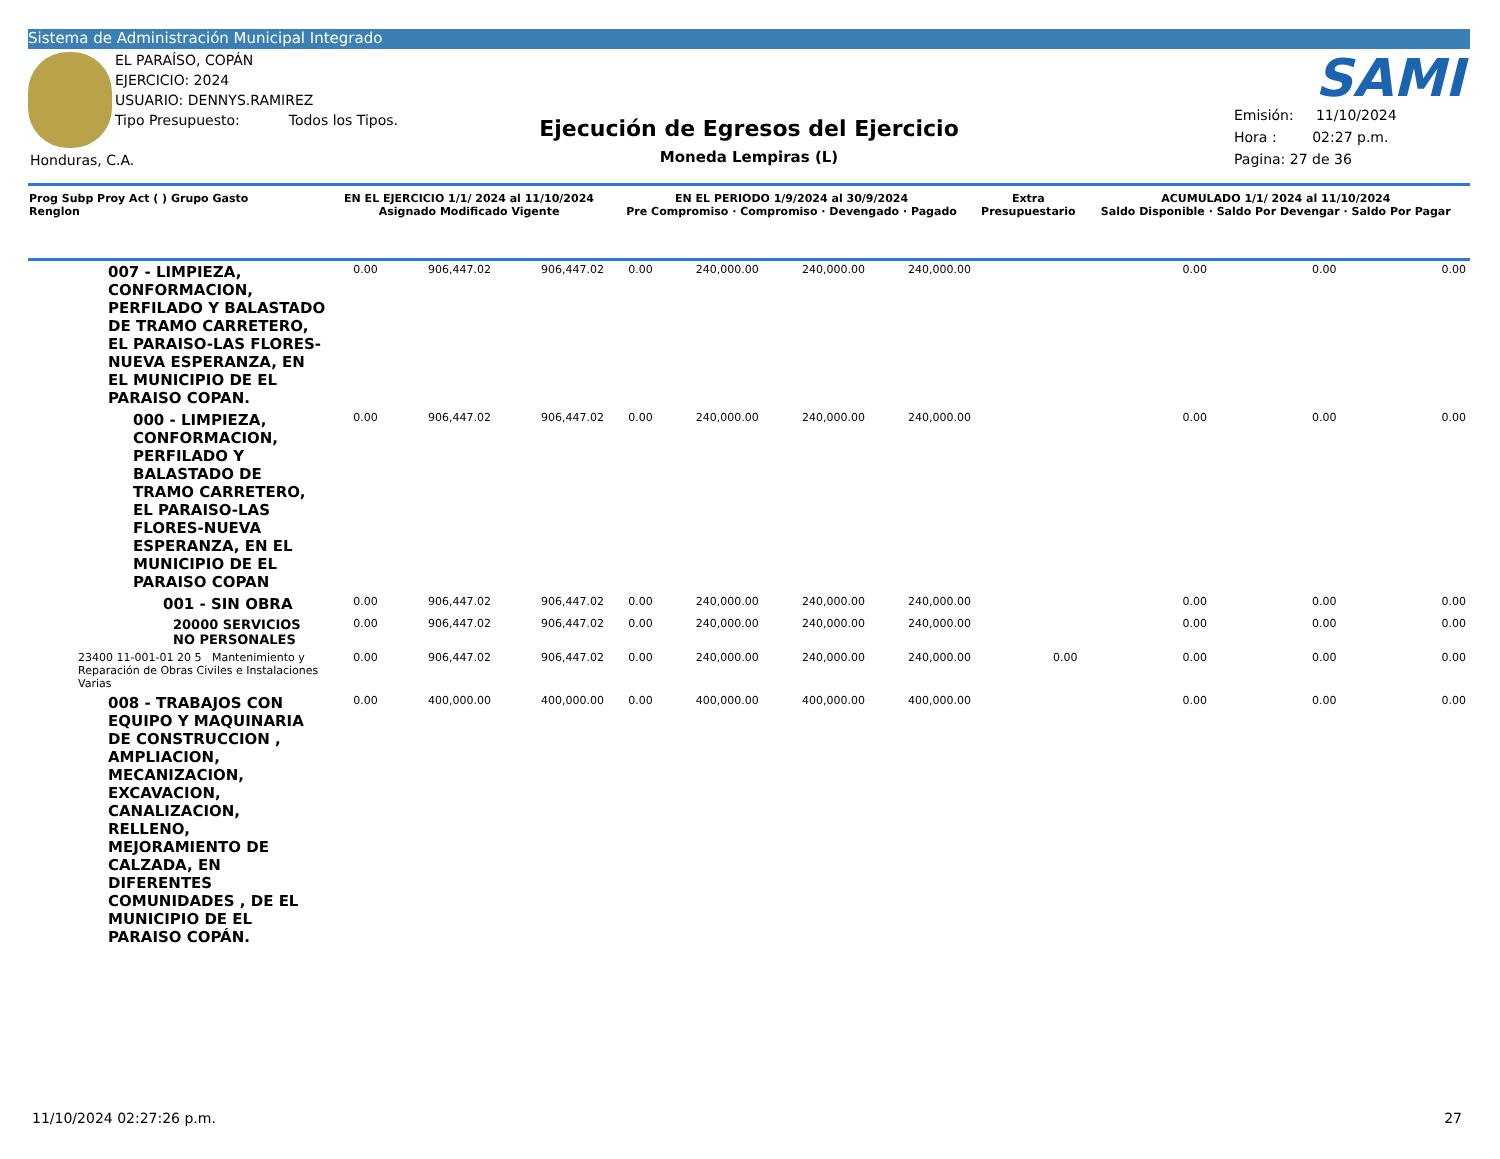Sistema de Administración Municipal Integrado
EL PARAÍSO, COPÁN
EJERCICIO: 2024
USUARIO: DENNYS.RAMIREZ
Tipo Presupuesto: Todos los Tipos.
Honduras, C.A.
Ejecución de Egresos del Ejercicio
Moneda Lempiras (L)
SAMI
Emisión: 11/10/2024
Hora : 02:27 p.m.
Pagina: 27 de 36
| Prog Subp Proy Act ( ) Grupo Gasto Renglon | EN EL EJERCICIO 1/1/ 2024 al 11/10/2024 Asignado Modificado Vigente | | | EN EL PERIODO 1/9/2024 al 30/9/2024 Pre Compromiso · Compromiso · Devengado · Pagado | | | | Extra Presupuestario | ACUMULADO 1/1/ 2024 al 11/10/2024 Saldo Disponible · Saldo Por Devengar · Saldo Por Pagar | | |
| --- | --- | --- | --- | --- | --- | --- | --- | --- | --- | --- | --- |
| 007 - LIMPIEZA, CONFORMACION, PERFILADO Y BALASTADO DE TRAMO CARRETERO, EL PARAISO-LAS FLORES-NUEVA ESPERANZA, EN EL MUNICIPIO DE EL PARAISO COPAN. | 0.00 | 906,447.02 | 906,447.02 | 0.00 | 240,000.00 | 240,000.00 | 240,000.00 | | 0.00 | 0.00 | 0.00 |
| 000 - LIMPIEZA, CONFORMACION, PERFILADO Y BALASTADO DE TRAMO CARRETERO, EL PARAISO-LAS FLORES-NUEVA ESPERANZA, EN EL MUNICIPIO DE EL PARAISO COPAN | 0.00 | 906,447.02 | 906,447.02 | 0.00 | 240,000.00 | 240,000.00 | 240,000.00 | | 0.00 | 0.00 | 0.00 |
| 001 - SIN OBRA | 0.00 | 906,447.02 | 906,447.02 | 0.00 | 240,000.00 | 240,000.00 | 240,000.00 | | 0.00 | 0.00 | 0.00 |
| 20000 SERVICIOS NO PERSONALES | 0.00 | 906,447.02 | 906,447.02 | 0.00 | 240,000.00 | 240,000.00 | 240,000.00 | | 0.00 | 0.00 | 0.00 |
| 23400 11-001-01 20 5 Mantenimiento y Reparación de Obras Civiles e Instalaciones Varias | 0.00 | 906,447.02 | 906,447.02 | 0.00 | 240,000.00 | 240,000.00 | 240,000.00 | 0.00 | 0.00 | 0.00 | 0.00 |
| 008 - TRABAJOS CON EQUIPO Y MAQUINARIA DE CONSTRUCCION , AMPLIACION, MECANIZACION, EXCAVACION, CANALIZACION, RELLENO, MEJORAMIENTO DE CALZADA, EN DIFERENTES COMUNIDADES , DE EL MUNICIPIO DE EL PARAISO COPÁN. | 0.00 | 400,000.00 | 400,000.00 | 0.00 | 400,000.00 | 400,000.00 | 400,000.00 | | 0.00 | 0.00 | 0.00 |
11/10/2024 02:27:26 p.m. 27